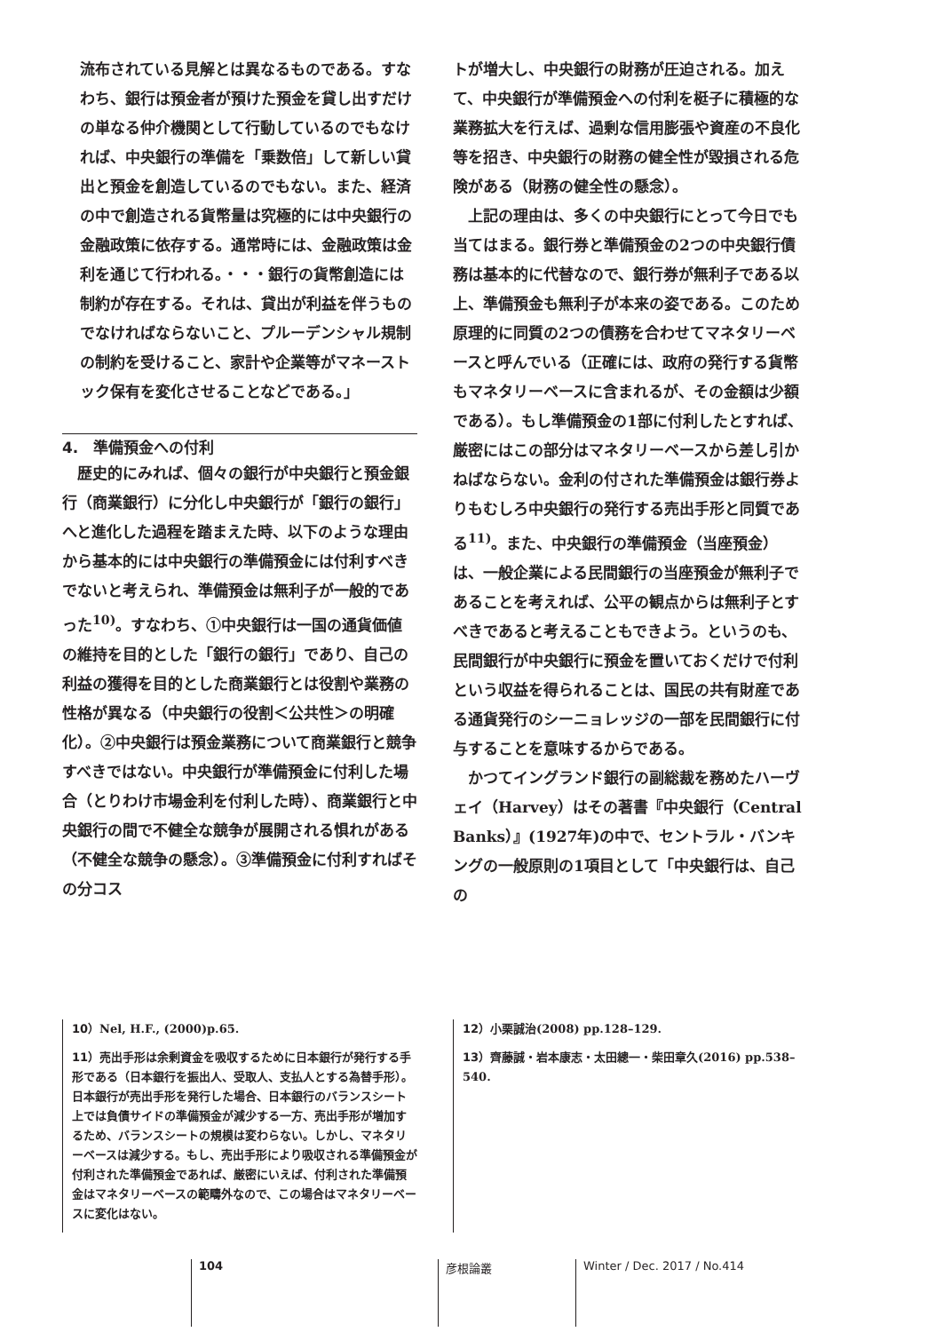流布されている見解とは異なるものである。すなわち、銀行は預金者が預けた預金を貸し出すだけの単なる仲介機関として行動しているのでもなければ、中央銀行の準備を「乗数倍」して新しい貸出と預金を創造しているのでもない。また、経済の中で創造される貨幣量は究極的には中央銀行の金融政策に依存する。通常時には、金融政策は金利を通じて行われる。・・・銀行の貨幣創造には制約が存在する。それは、貸出が利益を伴うものでなければならないこと、プルーデンシャル規制の制約を受けること、家計や企業等がマネーストック保有を変化させることなどである。」
4.　準備預金への付利
　歴史的にみれば、個々の銀行が中央銀行と預金銀行（商業銀行）に分化し中央銀行が「銀行の銀行」へと進化した過程を踏まえた時、以下のような理由から基本的には中央銀行の準備預金には付利すべきでないと考えられ、準備預金は無利子が一般的であった<sup>10)</sup>。すなわち、①中央銀行は一国の通貨価値の維持を目的とした「銀行の銀行」であり、自己の利益の獲得を目的とした商業銀行とは役割や業務の性格が異なる（中央銀行の役割＜公共性＞の明確化）。②中央銀行は預金業務について商業銀行と競争すべきではない。中央銀行が準備預金に付利した場合（とりわけ市場金利を付利した時）、商業銀行と中央銀行の間で不健全な競争が展開される惧れがある（不健全な競争の懸念）。③準備預金に付利すればその分コス
トが増大し、中央銀行の財務が圧迫される。加えて、中央銀行が準備預金への付利を梃子に積極的な業務拡大を行えば、過剰な信用膨張や資産の不良化等を招き、中央銀行の財務の健全性が毀損される危険がある（財務の健全性の懸念）。
　上記の理由は、多くの中央銀行にとって今日でも当てはまる。銀行券と準備預金の2つの中央銀行債務は基本的に代替なので、銀行券が無利子である以上、準備預金も無利子が本来の姿である。このため原理的に同質の2つの債務を合わせてマネタリーベースと呼んでいる（正確には、政府の発行する貨幣もマネタリーベースに含まれるが、その金額は少額である）。もし準備預金の1部に付利したとすれば、厳密にはこの部分はマネタリーベースから差し引かねばならない。金利の付された準備預金は銀行券よりもむしろ中央銀行の発行する売出手形と同質である<sup>11)</sup>。また、中央銀行の準備預金（当座預金）は、一般企業による民間銀行の当座預金が無利子であることを考えれば、公平の観点からは無利子とすべきであると考えることもできよう。というのも、民間銀行が中央銀行に預金を置いておくだけで付利という収益を得られることは、国民の共有財産である通貨発行のシーニョレッジの一部を民間銀行に付与することを意味するからである。
　かつてイングランド銀行の副総裁を務めたハーヴェイ（Harvey）はその著書『中央銀行（Central Banks）』(1927年)の中で、セントラル・バンキングの一般原則の1項目として「中央銀行は、自己の
10）Nel, H.F., (2000)p.65.
11）売出手形は余剰資金を吸収するために日本銀行が発行する手形である（日本銀行を振出人、受取人、支払人とする為替手形）。日本銀行が売出手形を発行した場合、日本銀行のバランスシート上では負債サイドの準備預金が減少する一方、売出手形が増加するため、バランスシートの規模は変わらない。しかし、マネタリーベースは減少する。もし、売出手形により吸収される準備預金が付利された準備預金であれば、厳密にいえば、付利された準備預金はマネタリーベースの範疇外なので、この場合はマネタリーベースに変化はない。
12）小栗誠治(2008) pp.128–129.
13）齊藤誠・岩本康志・太田總一・柴田章久(2016) pp.538–540.
104 彦根論叢 Winter / Dec. 2017 / No.414